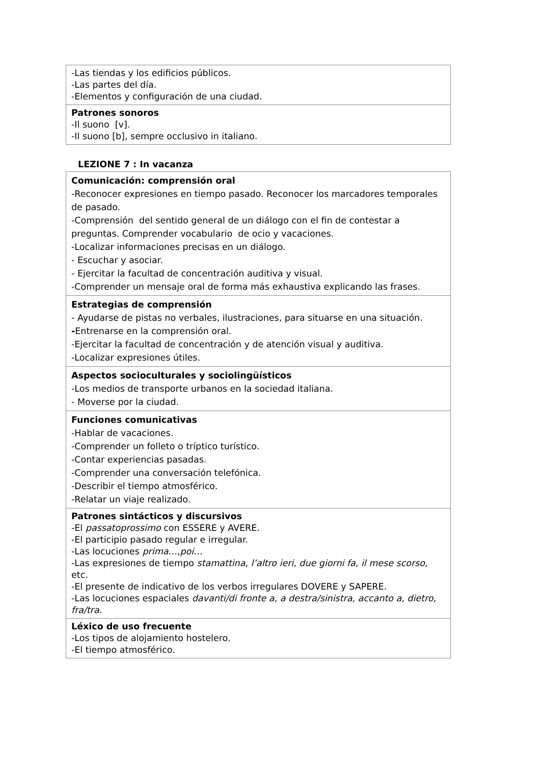| -Las tiendas y los edificios públicos. -Las partes del día. -Elementos y configuración de una ciudad. |
| Patrones sonoros -Il suono [v]. -Il suono [b], sempre occlusivo in italiano. |
LEZIONE 7 : In vacanza
| Comunicación: comprensión oral -Reconocer expresiones en tiempo pasado. Reconocer los marcadores temporales de pasado. -Comprensión del sentido general de un diálogo con el fin de contestar a preguntas. Comprender vocabulario de ocio y vacaciones. -Localizar informaciones precisas en un diálogo. - Escuchar y asociar. - Ejercitar la facultad de concentración auditiva y visual. -Comprender un mensaje oral de forma más exhaustiva explicando las frases. |
| Estrategias de comprensión - Ayudarse de pistas no verbales, ilustraciones, para situarse en una situación. - Entrenarse en la comprensión oral. -Ejercitar la facultad de concentración y de atención visual y auditiva. -Localizar expresiones útiles. |
| Aspectos socioculturales y sociolingüísticos -Los medios de transporte urbanos en la sociedad italiana. - Moverse por la ciudad. |
| Funciones comunicativas -Hablar de vacaciones. -Comprender un folleto o tríptico turístico. -Contar experiencias pasadas. -Comprender una conversación telefónica. -Describir el tiempo atmosférico. -Relatar un viaje realizado. |
| Patrones sintácticos y discursivos -El passatoprossimo con ESSERE y AVERE. -El participio pasado regular e irregular. -Las locuciones prima …, poi … -Las expresiones de tiempo stamattina , l’altro ieri , due giorni fa , il mese scorso , etc. -El presente de indicativo de los verbos irregulares DOVERE y SAPERE. -Las locuciones espaciales davanti/di fronte a, a destra/sinistra, accanto a, dietro, fra/tra. |
| Léxico de uso frecuente -Los tipos de alojamiento hostelero. -El tiempo atmosférico. |